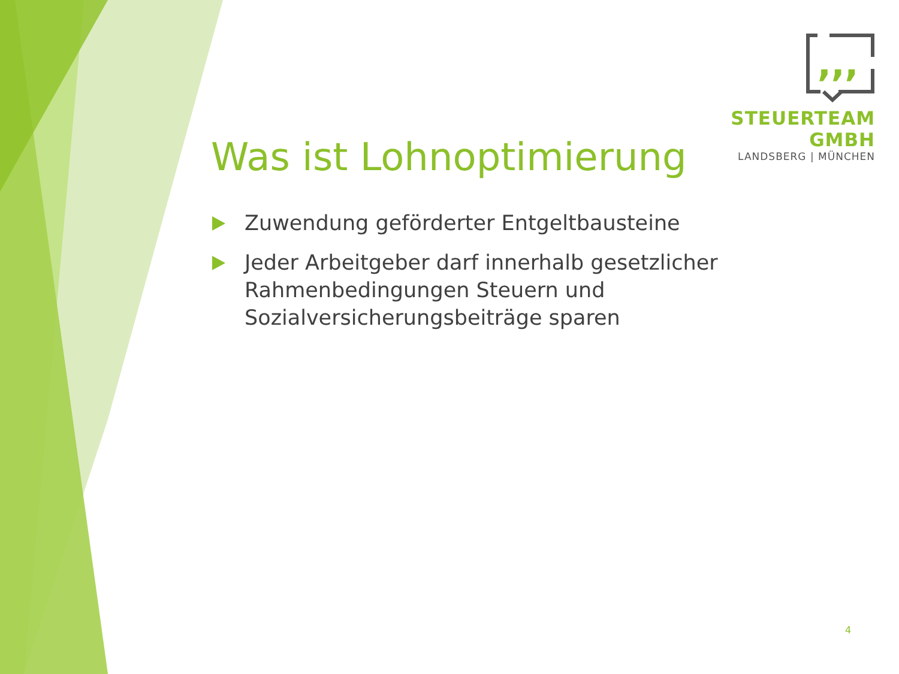,,,
STEUERTEAM GMBH
LANDSBERG | MÜNCHEN
Was ist Lohnoptimierung
Zuwendung geförderter Entgeltbausteine
Jeder Arbeitgeber darf innerhalb gesetzlicher Rahmenbedingungen Steuern und Sozialversicherungsbeiträge sparen
4